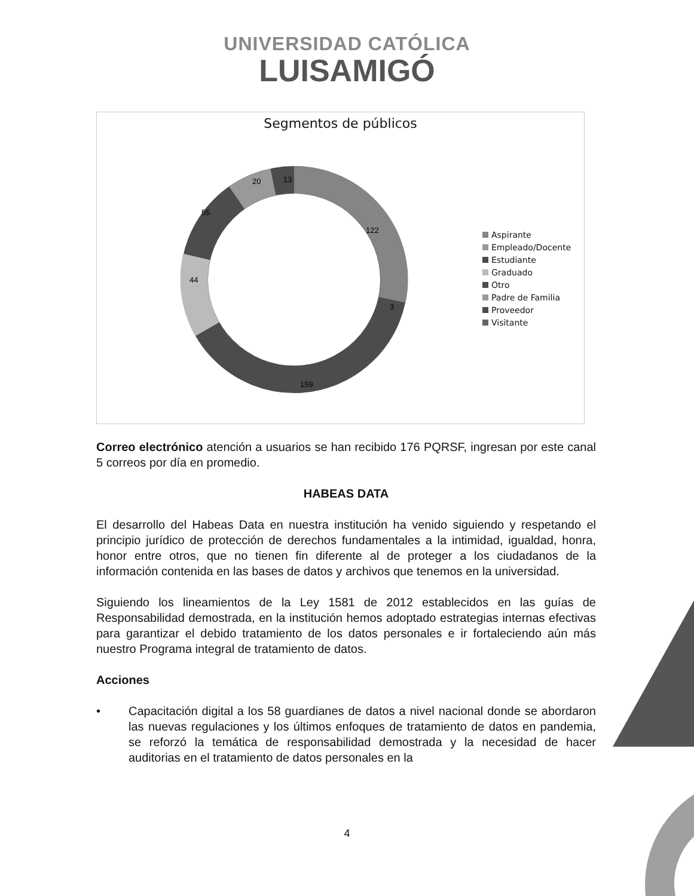UNIVERSIDAD CATÓLICA
LUISAMIGÓ
Segmentos de públicos
122
159
44
55
20
13
3
Aspirante
Empleado/Docente
Estudiante
Graduado
Otro
Padre de Familia
Proveedor
Visitante
Correo electrónico atención a usuarios se han recibido 176 PQRSF, ingresan por este canal 5 correos por día en promedio.
HABEAS DATA
El desarrollo del Habeas Data en nuestra institución ha venido siguiendo y respetando el principio jurídico de protección de derechos fundamentales a la intimidad, igualdad, honra, honor entre otros, que no tienen fin diferente al de proteger a los ciudadanos de la información contenida en las bases de datos y archivos que tenemos en la universidad.
Siguiendo los lineamientos de la Ley 1581 de 2012 establecidos en las guías de Responsabilidad demostrada, en la institución hemos adoptado estrategias internas efectivas para garantizar el debido tratamiento de los datos personales e ir fortaleciendo aún más nuestro Programa integral de tratamiento de datos.
Acciones
• Capacitación digital a los 58 guardianes de datos a nivel nacional donde se abordaron las nuevas regulaciones y los últimos enfoques de tratamiento de datos en pandemia, se reforzó la temática de responsabilidad demostrada y la necesidad de hacer auditorias en el tratamiento de datos personales en la
4